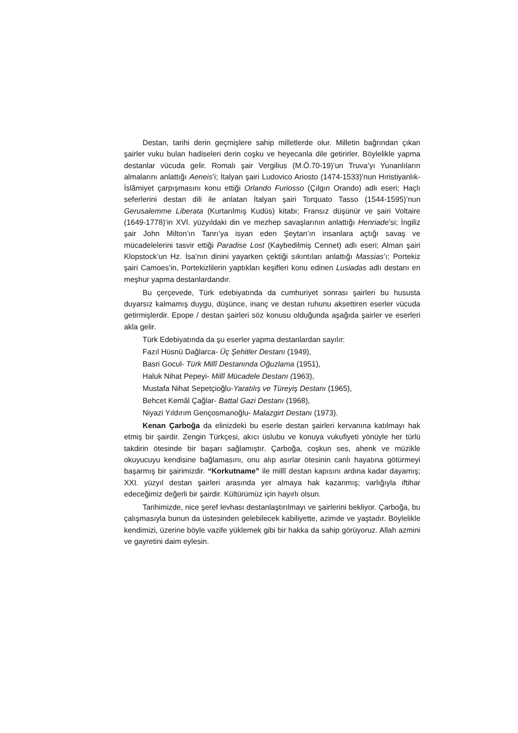Destan, tarihi derin geçmişlere sahip milletlerde olur. Milletin bağrından çıkan şairler vuku bulan hadiseleri derin coşku ve heyecanla dile getirirler. Böylelikle yapma destanlar vücuda gelir. Romalı şair Vergilius (M.Ö.70-19)’un Truva’yı Yunanlıların almalarını anlattığı Aeneis’i; İtalyan şairi Ludovico Ariosto (1474-1533)’nun Hıristiyanlık-İslâmiyet çarpışmasını konu ettiği Orlando Furiosso (Çılgın Orando) adlı eseri; Haçlı seferlerini destan dili ile anlatan İtalyan şairi Torquato Tasso (1544-1595)’nun Gerusalemme Liberata (Kurtarılmış Kudüs) kitabı; Fransız düşünür ve şairi Voltaire (1649-1778)’in XVI. yüzyıldaki din ve mezhep savaşlarının anlattığı Henriade’si; İngiliz şair John Milton’ın Tanrı’ya isyan eden Şeytan’ın insanlara açtığı savaş ve mücadelelerini tasvir ettiği Paradise Lost (Kaybedilmiş Cennet) adlı eseri; Alman şairi Klopstock’un Hz. İsa’nın dinini yayarken çektiği sıkıntıları anlattığı Massias’ı; Portekiz şairi Camoes’in, Portekizlilerin yaptıkları keşifleri konu edinen Lusiadas adlı destanı en meşhur yapma destanlardandır.
Bu çerçevede, Türk edebiyatında da cumhuriyet sonrası şairleri bu hususta duyarsız kalmamış duygu, düşünce, inanç ve destan ruhunu aksettiren eserler vücuda getirmişlerdir. Epope / destan şairleri söz konusu olduğunda aşağıda şairler ve eserleri akla gelir.
Türk Edebiyatında da şu eserler yapma destanlardan sayılır:
Fazıl Hüsnü Dağlarca- Üç Şehitler Destanı (1949),
Basri Gocul- Türk Millî Destanında Oğuzlama (1951),
Haluk Nihat Pepeyi- Millî Mücadele Destanı (1963),
Mustafa Nihat Sepetçioğlu-Yaratılış ve Türeyiş Destanı (1965),
Behcet Kemâl Çağlar- Battal Gazi Destanı (1968),
Niyazi Yıldırım Gençosmanoğlu- Malazgirt Destanı (1973).
Kenan Çarboğa da elinizdeki bu eserle destan şairleri kervanına katılmayı hak etmiş bir şairdir. Zengin Türkçesi, akıcı üslubu ve konuya vukufiyeti yönüyle her türlü takdirin ötesinde bir başarı sağlamıştır. Çarboğa, coşkun ses, ahenk ve müzikle okuyucuyu kendisine bağlamasını, onu alıp asırlar ötesinin canlı hayatına götürmeyi başarmış bir şairimizdir. “Korkutname” ile millî destan kapısını ardına kadar dayamış; XXI. yüzyıl destan şairleri arasında yer almaya hak kazanmış; varlığıyla iftihar edeceğimiz değerli bir şairdir. Kültürümüz için hayırlı olsun.
Tarihimizde, nice şeref levhası destanlaştırılmayı ve şairlerini bekliyor. Çarboğa, bu çalışmasıyla bunun da üstesinden gelebilecek kabiliyette, azimde ve yaştadır. Böylelikle kendimizi, üzerine böyle vazife yüklemek gibi bir hakka da sahip görüyoruz. Allah azmini ve gayretini daim eylesin.